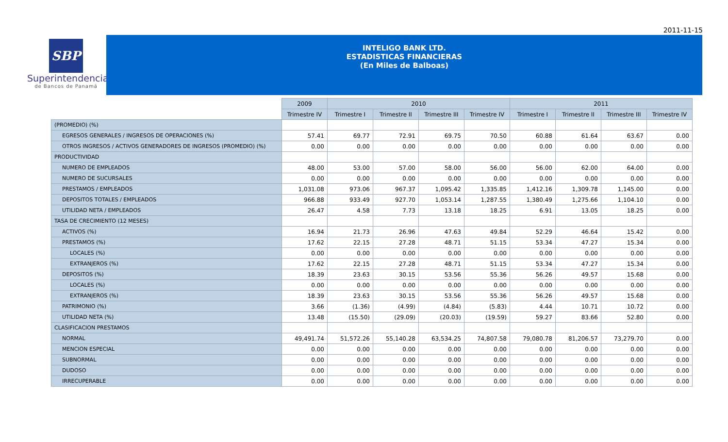2011-11-15
SBP
Superintendencia
de Bancos de Panamá
INTELIGO BANK LTD.
ESTADISTICAS FINANCIERAS
(En Miles de Balboas)
| | 2009 | 2010 | | | | 2011 | | | |
| | Trimestre IV | Trimestre I | Trimestre II | Trimestre III | Trimestre IV | Trimestre I | Trimestre II | Trimestre III | Trimestre IV |
| (PROMEDIO) (%) | | | | | | | | | |
| EGRESOS GENERALES / INGRESOS DE OPERACIONES (%) | 57.41 | 69.77 | 72.91 | 69.75 | 70.50 | 60.88 | 61.64 | 63.67 | 0.00 |
| OTROS INGRESOS / ACTIVOS GENERADORES DE INGRESOS (PROMEDIO) (%) | 0.00 | 0.00 | 0.00 | 0.00 | 0.00 | 0.00 | 0.00 | 0.00 | 0.00 |
| PRODUCTIVIDAD | | | | | | | | | |
| NUMERO DE EMPLEADOS | 48.00 | 53.00 | 57.00 | 58.00 | 56.00 | 56.00 | 62.00 | 64.00 | 0.00 |
| NUMERO DE SUCURSALES | 0.00 | 0.00 | 0.00 | 0.00 | 0.00 | 0.00 | 0.00 | 0.00 | 0.00 |
| PRESTAMOS / EMPLEADOS | 1,031.08 | 973.06 | 967.37 | 1,095.42 | 1,335.85 | 1,412.16 | 1,309.78 | 1,145.00 | 0.00 |
| DEPOSITOS TOTALES / EMPLEADOS | 966.88 | 933.49 | 927.70 | 1,053.14 | 1,287.55 | 1,380.49 | 1,275.66 | 1,104.10 | 0.00 |
| UTILIDAD NETA / EMPLEADOS | 26.47 | 4.58 | 7.73 | 13.18 | 18.25 | 6.91 | 13.05 | 18.25 | 0.00 |
| TASA DE CRECIMIENTO (12 MESES) | | | | | | | | | |
| ACTIVOS (%) | 16.94 | 21.73 | 26.96 | 47.63 | 49.84 | 52.29 | 46.64 | 15.42 | 0.00 |
| PRESTAMOS (%) | 17.62 | 22.15 | 27.28 | 48.71 | 51.15 | 53.34 | 47.27 | 15.34 | 0.00 |
| LOCALES (%) | 0.00 | 0.00 | 0.00 | 0.00 | 0.00 | 0.00 | 0.00 | 0.00 | 0.00 |
| EXTRANJEROS (%) | 17.62 | 22.15 | 27.28 | 48.71 | 51.15 | 53.34 | 47.27 | 15.34 | 0.00 |
| DEPOSITOS (%) | 18.39 | 23.63 | 30.15 | 53.56 | 55.36 | 56.26 | 49.57 | 15.68 | 0.00 |
| LOCALES (%) | 0.00 | 0.00 | 0.00 | 0.00 | 0.00 | 0.00 | 0.00 | 0.00 | 0.00 |
| EXTRANJEROS (%) | 18.39 | 23.63 | 30.15 | 53.56 | 55.36 | 56.26 | 49.57 | 15.68 | 0.00 |
| PATRIMONIO (%) | 3.66 | (1.36) | (4.99) | (4.84) | (5.83) | 4.44 | 10.71 | 10.72 | 0.00 |
| UTILIDAD NETA (%) | 13.48 | (15.50) | (29.09) | (20.03) | (19.59) | 59.27 | 83.66 | 52.80 | 0.00 |
| CLASIFICACION PRESTAMOS | | | | | | | | | |
| NORMAL | 49,491.74 | 51,572.26 | 55,140.28 | 63,534.25 | 74,807.58 | 79,080.78 | 81,206.57 | 73,279.70 | 0.00 |
| MENCION ESPECIAL | 0.00 | 0.00 | 0.00 | 0.00 | 0.00 | 0.00 | 0.00 | 0.00 | 0.00 |
| SUBNORMAL | 0.00 | 0.00 | 0.00 | 0.00 | 0.00 | 0.00 | 0.00 | 0.00 | 0.00 |
| DUDOSO | 0.00 | 0.00 | 0.00 | 0.00 | 0.00 | 0.00 | 0.00 | 0.00 | 0.00 |
| IRRECUPERABLE | 0.00 | 0.00 | 0.00 | 0.00 | 0.00 | 0.00 | 0.00 | 0.00 | 0.00 |